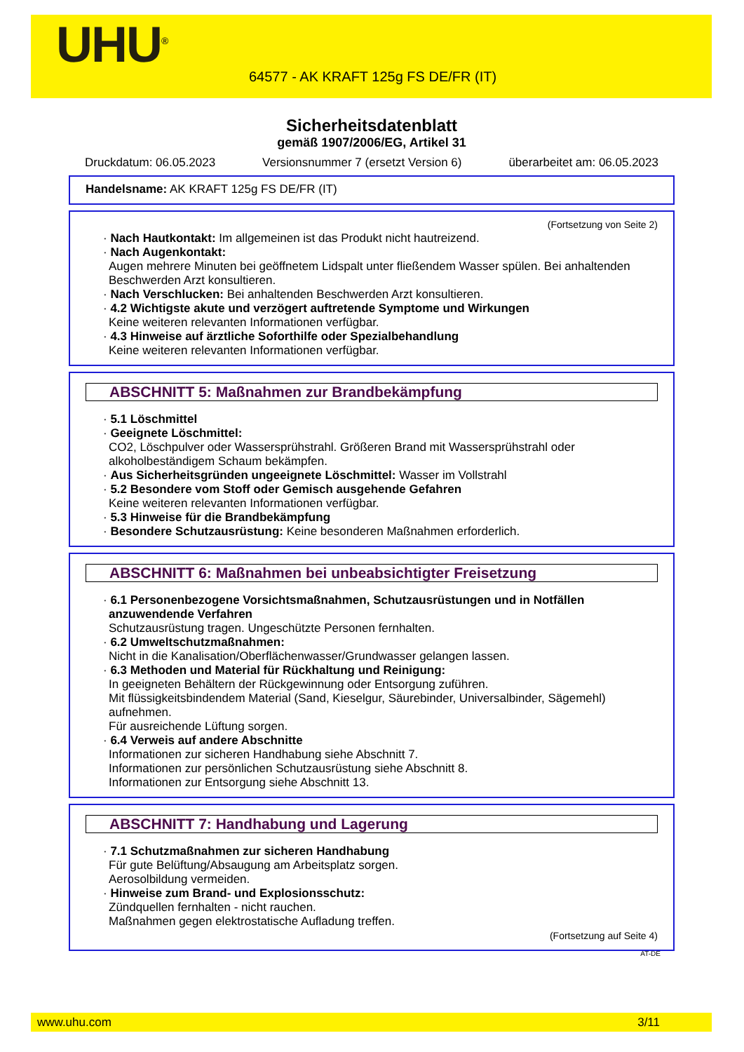UHU<sup>®</sup>
64577 - AK KRAFT 125g FS DE/FR (IT)
Sicherheitsdatenblatt
gemäß 1907/2006/EG, Artikel 31
Druckdatum: 06.05.2023 Versionsnummer 7 (ersetzt Version 6) überarbeitet am: 06.05.2023
Handelsname: AK KRAFT 125g FS DE/FR (IT)
(Fortsetzung von Seite 2)
· Nach Hautkontakt: Im allgemeinen ist das Produkt nicht hautreizend.
· Nach Augenkontakt:
Augen mehrere Minuten bei geöffnetem Lidspalt unter fließendem Wasser spülen. Bei anhaltenden Beschwerden Arzt konsultieren.
· Nach Verschlucken: Bei anhaltenden Beschwerden Arzt konsultieren.
· 4.2 Wichtigste akute und verzögert auftretende Symptome und Wirkungen
Keine weiteren relevanten Informationen verfügbar.
· 4.3 Hinweise auf ärztliche Soforthilfe oder Spezialbehandlung
Keine weiteren relevanten Informationen verfügbar.
ABSCHNITT 5: Maßnahmen zur Brandbekämpfung
· 5.1 Löschmittel
· Geeignete Löschmittel:
CO2, Löschpulver oder Wassersprühstrahl. Größeren Brand mit Wassersprühstrahl oder alkoholbeständigem Schaum bekämpfen.
· Aus Sicherheitsgründen ungeeignete Löschmittel: Wasser im Vollstrahl
· 5.2 Besondere vom Stoff oder Gemisch ausgehende Gefahren
Keine weiteren relevanten Informationen verfügbar.
· 5.3 Hinweise für die Brandbekämpfung
· Besondere Schutzausrüstung: Keine besonderen Maßnahmen erforderlich.
ABSCHNITT 6: Maßnahmen bei unbeabsichtigter Freisetzung
· 6.1 Personenbezogene Vorsichtsmaßnahmen, Schutzausrüstungen und in Notfällen anzuwendende Verfahren
Schutzausrüstung tragen. Ungeschützte Personen fernhalten.
· 6.2 Umweltschutzmaßnahmen:
Nicht in die Kanalisation/Oberflächenwasser/Grundwasser gelangen lassen.
· 6.3 Methoden und Material für Rückhaltung und Reinigung:
In geeigneten Behältern der Rückgewinnung oder Entsorgung zuführen.
Mit flüssigkeitsbindendem Material (Sand, Kieselgur, Säurebinder, Universalbinder, Sägemehl) aufnehmen.
Für ausreichende Lüftung sorgen.
· 6.4 Verweis auf andere Abschnitte
Informationen zur sicheren Handhabung siehe Abschnitt 7.
Informationen zur persönlichen Schutzausrüstung siehe Abschnitt 8.
Informationen zur Entsorgung siehe Abschnitt 13.
ABSCHNITT 7: Handhabung und Lagerung
· 7.1 Schutzmaßnahmen zur sicheren Handhabung
Für gute Belüftung/Absaugung am Arbeitsplatz sorgen.
Aerosolbildung vermeiden.
· Hinweise zum Brand- und Explosionsschutz:
Zündquellen fernhalten - nicht rauchen.
Maßnahmen gegen elektrostatische Aufladung treffen.
(Fortsetzung auf Seite 4)
AT-DE
www.uhu.com 3/11